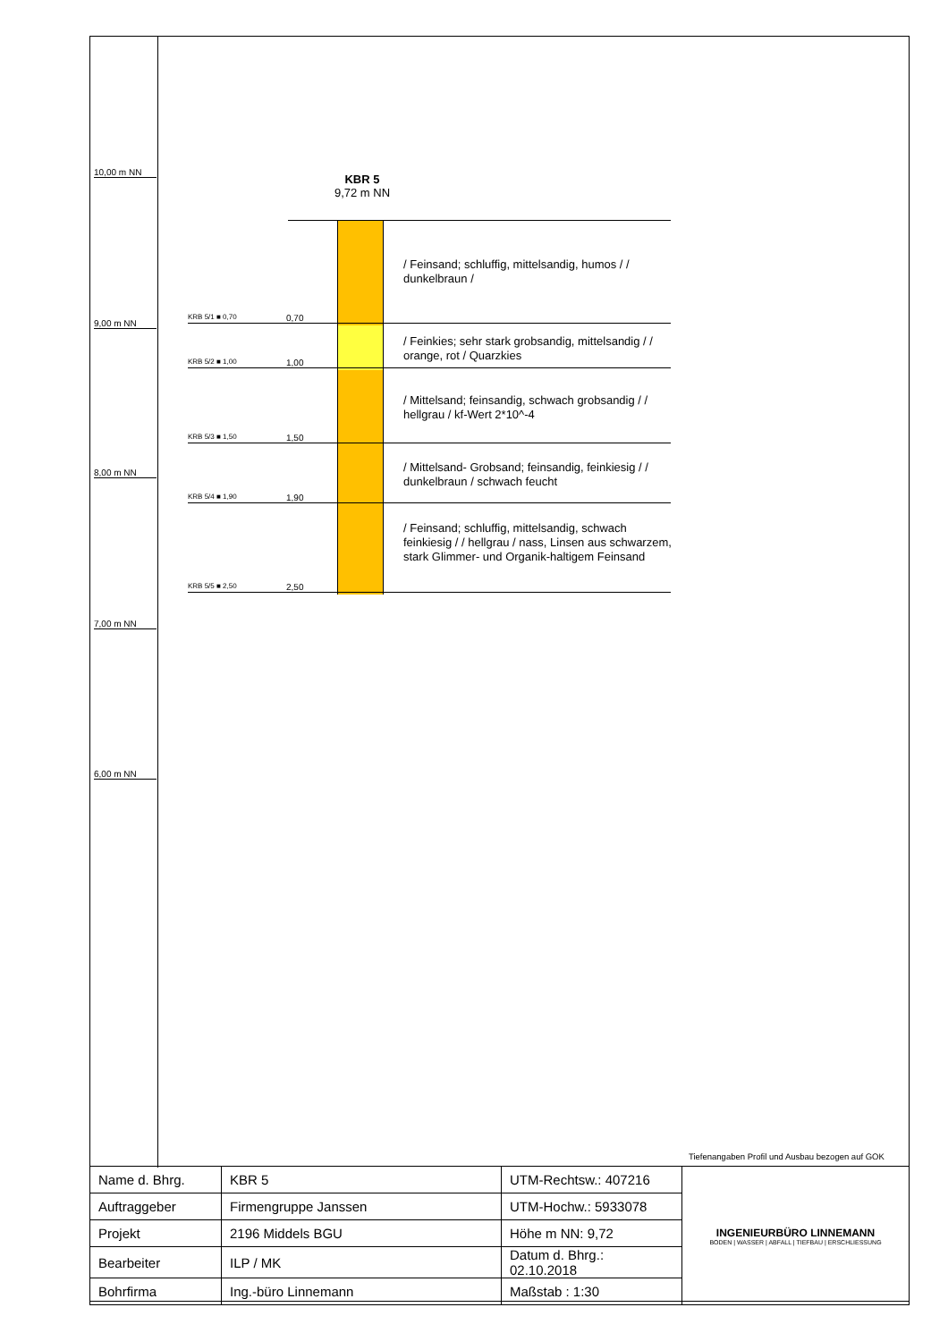10,00 m NN
9,00 m NN
8,00 m NN
7,00 m NN
6,00 m NN
KBR 5
9,72 m NN
KRB 5/1 ■ 0,70 0,70
KRB 5/2 ■ 1,00 1,00
KRB 5/3 ■ 1,50 1,50
KRB 5/4 ■ 1,90 1,90
KRB 5/5 ■ 2,50 2,50
/ Feinsand; schluffig, mittelsandig, humos / / dunkelbraun /
/ Feinkies; sehr stark grobsandig, mittelsandig / / orange, rot / Quarzkies
/ Mittelsand; feinsandig, schwach grobsandig / / hellgrau / kf-Wert 2*10^-4
/ Mittelsand- Grobsand; feinsandig, feinkiesig / / dunkelbraun / schwach feucht
/ Feinsand; schluffig, mittelsandig, schwach feinkiesig / / hellgrau / nass, Linsen aus schwarzem, stark Glimmer- und Organik-haltigem Feinsand
Tiefenangaben Profil und Ausbau bezogen auf GOK
| Name d. Bhrg. | KBR 5 | UTM-Rechtsw.: 407216 | INGENIEURBÜRO LINNEMANN BODEN / WASSER / ABFALL / TIEFBAU / ERSCHLIESSUNG |
| Auftraggeber | Firmengruppe Janssen | UTM-Hochw.: 5933078 | |
| Projekt | 2196 Middels BGU | Höhe m NN: 9,72 | |
| Bearbeiter | ILP / MK | Datum d. Bhrg.: 02.10.2018 | |
| Bohrfirma | Ing.-büro Linnemann | Maßstab : 1:30 | |